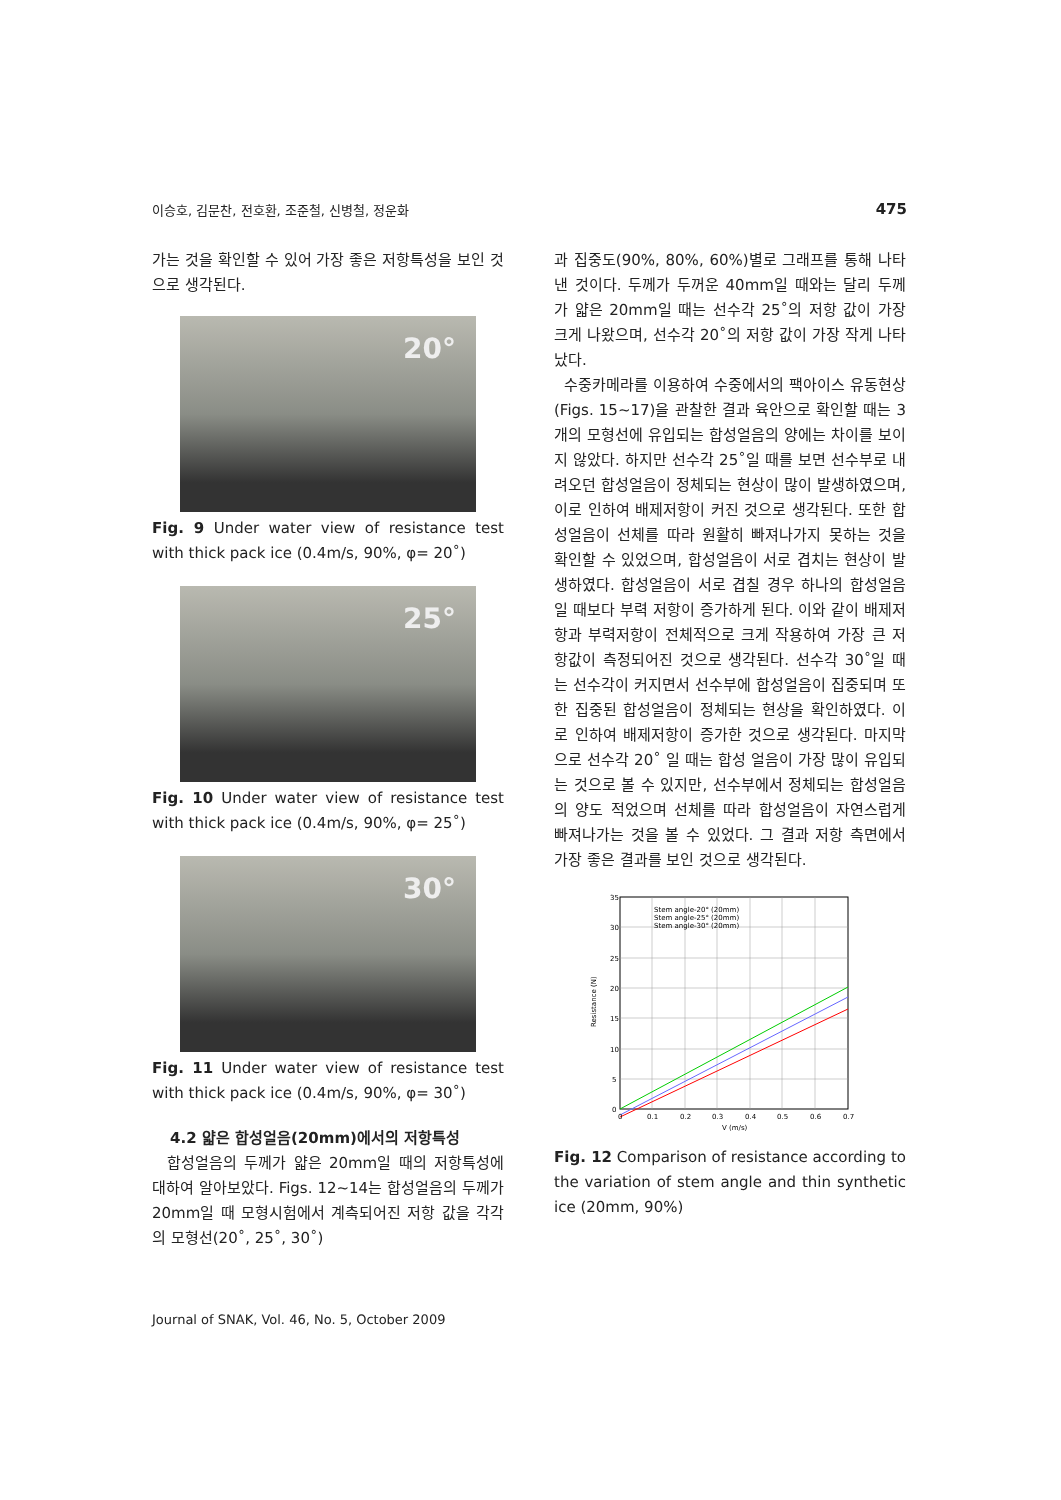이승호, 김문찬, 전호환, 조준철, 신병철, 정운화 475
가는 것을 확인할 수 있어 가장 좋은 저항특성을 보인 것으로 생각된다.
20°
Fig. 9 Under water view of resistance test with thick pack ice (0.4m/s, 90%, φ= 20˚)
25°
Fig. 10 Under water view of resistance test with thick pack ice (0.4m/s, 90%, φ= 25˚)
30°
Fig. 11 Under water view of resistance test with thick pack ice (0.4m/s, 90%, φ= 30˚)
4.2 얇은 합성얼음(20mm)에서의 저항특성
합성얼음의 두께가 얇은 20mm일 때의 저항특성에 대하여 알아보았다. Figs. 12~14는 합성얼음의 두께가 20mm일 때 모형시험에서 계측되어진 저항 값을 각각의 모형선(20˚, 25˚, 30˚)
과 집중도(90%, 80%, 60%)별로 그래프를 통해 나타낸 것이다. 두께가 두꺼운 40mm일 때와는 달리 두께가 얇은 20mm일 때는 선수각 25˚의 저항 값이 가장 크게 나왔으며, 선수각 20˚의 저항 값이 가장 작게 나타났다.
수중카메라를 이용하여 수중에서의 팩아이스 유동현상(Figs. 15~17)을 관찰한 결과 육안으로 확인할 때는 3개의 모형선에 유입되는 합성얼음의 양에는 차이를 보이지 않았다. 하지만 선수각 25˚일 때를 보면 선수부로 내려오던 합성얼음이 정체되는 현상이 많이 발생하였으며, 이로 인하여 배제저항이 커진 것으로 생각된다. 또한 합성얼음이 선체를 따라 원활히 빠져나가지 못하는 것을 확인할 수 있었으며, 합성얼음이 서로 겹치는 현상이 발생하였다. 합성얼음이 서로 겹칠 경우 하나의 합성얼음일 때보다 부력 저항이 증가하게 된다. 이와 같이 배제저항과 부력저항이 전체적으로 크게 작용하여 가장 큰 저항값이 측정되어진 것으로 생각된다. 선수각 30˚일 때는 선수각이 커지면서 선수부에 합성얼음이 집중되며 또한 집중된 합성얼음이 정체되는 현상을 확인하였다. 이로 인하여 배제저항이 증가한 것으로 생각된다. 마지막으로 선수각 20˚ 일 때는 합성 얼음이 가장 많이 유입되는 것으로 볼 수 있지만, 선수부에서 정체되는 합성얼음의 양도 적었으며 선체를 따라 합성얼음이 자연스럽게 빠져나가는 것을 볼 수 있었다. 그 결과 저항 측면에서 가장 좋은 결과를 보인 것으로 생각된다.
Stem angle-20° (20mm)
Stem angle-25° (20mm)
Stem angle-30° (20mm)
35
30
25
20
15
10
5
0
0
0.1
0.2
0.3
0.4
0.5
0.6
0.7
V (m/s)
Resistance (N)
Fig. 12 Comparison of resistance according to the variation of stem angle and thin synthetic ice (20mm, 90%)
Journal of SNAK, Vol. 46, No. 5, October 2009